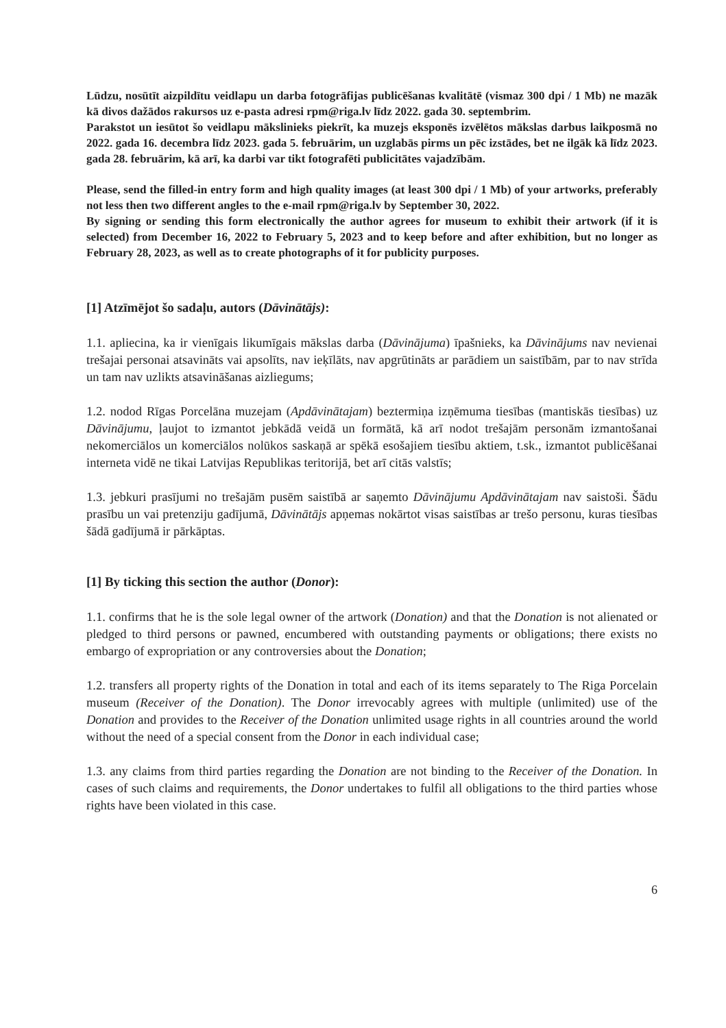Lūdzu, nosūtīt aizpildītu veidlapu un darba fotogrāfijas publicēšanas kvalitātē (vismaz 300 dpi / 1 Mb) ne mazāk kā divos dažādos rakursos uz e-pasta adresi rpm@riga.lv līdz 2022. gada 30. septembrim.
Parakstot un iesūtot šo veidlapu mākslinieks piekrīt, ka muzejs eksponēs izvēlētos mākslas darbus laikposmā no 2022. gada 16. decembra līdz 2023. gada 5. februārim, un uzglabās pirms un pēc izstādes, bet ne ilgāk kā līdz 2023. gada 28. februārim, kā arī, ka darbi var tikt fotografēti publicitātes vajadzībām.
Please, send the filled-in entry form and high quality images (at least 300 dpi / 1 Mb) of your artworks, preferably not less then two different angles to the e-mail rpm@riga.lv by September 30, 2022.
By signing or sending this form electronically the author agrees for museum to exhibit their artwork (if it is selected) from December 16, 2022 to February 5, 2023 and to keep before and after exhibition, but no longer as February 28, 2023, as well as to create photographs of it for publicity purposes.
[1] Atzīmējot šo sadaļu, autors (Dāvinātājs):
1.1. apliecina, ka ir vienīgais likumīgais mākslas darba (Dāvinājuma) īpašnieks, ka Dāvinājums nav nevienai trešajai personai atsavināts vai apsolīts, nav ieķīlāts, nav apgrūtināts ar parādiem un saistībām, par to nav strīda un tam nav uzlikts atsavināšanas aizliegums;
1.2. nodod Rīgas Porcelāna muzejam (Apdāvinātajam) beztermiņa izņēmuma tiesības (mantiskās tiesības) uz Dāvinājumu, ļaujot to izmantot jebkādā veidā un formātā, kā arī nodot trešajām personām izmantošanai nekomerciālos un komerciālos nolūkos saskaņā ar spēkā esošajiem tiesību aktiem, t.sk., izmantot publicēšanai interneta vidē ne tikai Latvijas Republikas teritorijā, bet arī citās valstīs;
1.3. jebkuri prasījumi no trešajām pusēm saistībā ar saņemto Dāvinājumu Apdāvinātajam nav saistoši. Šādu prasību un vai pretenziju gadījumā, Dāvinātājs apņemas nokārtot visas saistības ar trešo personu, kuras tiesības šādā gadījumā ir pārkāptas.
[1] By ticking this section the author (Donor):
1.1. confirms that he is the sole legal owner of the artwork (Donation) and that the Donation is not alienated or pledged to third persons or pawned, encumbered with outstanding payments or obligations; there exists no embargo of expropriation or any controversies about the Donation;
1.2. transfers all property rights of the Donation in total and each of its items separately to The Riga Porcelain museum (Receiver of the Donation). The Donor irrevocably agrees with multiple (unlimited) use of the Donation and provides to the Receiver of the Donation unlimited usage rights in all countries around the world without the need of a special consent from the Donor in each individual case;
1.3. any claims from third parties regarding the Donation are not binding to the Receiver of the Donation. In cases of such claims and requirements, the Donor undertakes to fulfil all obligations to the third parties whose rights have been violated in this case.
6